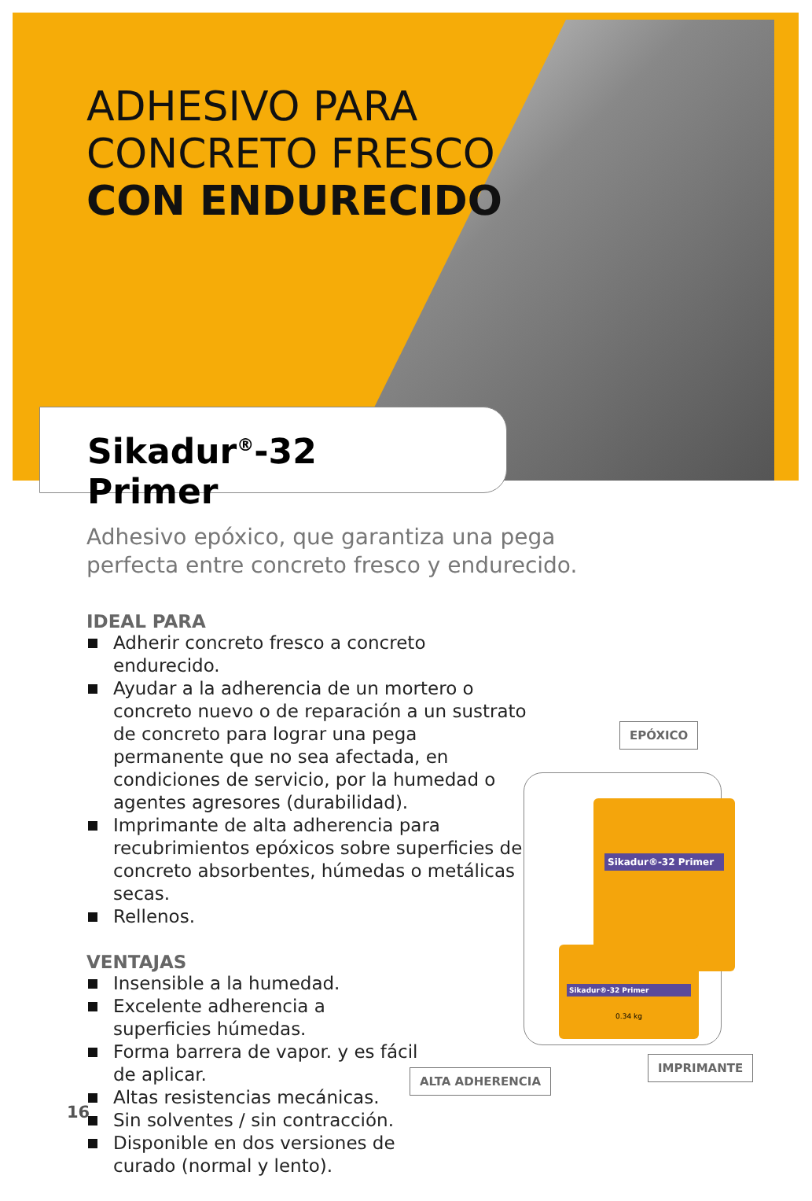ADHESIVO PARA
CONCRETO FRESCO
CON ENDURECIDO
Sikadur<sup>®</sup>-32 Primer
Adhesivo epóxico, que garantiza una pega perfecta entre concreto fresco y endurecido.
IDEAL PARA
Adherir concreto fresco a concreto endurecido.
Ayudar a la adherencia de un mortero o concreto nuevo o de reparación a un sustrato de concreto para lograr una pega permanente que no sea afectada, en condiciones de servicio, por la humedad o agentes agresores (durabilidad).
Imprimante de alta adherencia para recubrimientos epóxicos sobre superficies de concreto absorbentes, húmedas o metálicas secas.
Rellenos.
VENTAJAS
Insensible a la humedad.
Excelente adherencia a superficies húmedas.
Forma barrera de vapor. y es fácil de aplicar.
Altas resistencias mecánicas.
Sin solventes / sin contracción.
Disponible en dos versiones de curado (normal y lento).
EPÓXICO
Sikadur®-32 Primer
Sikadur®-32 Primer
0.34 kg
IMPRIMANTE
ALTA ADHERENCIA
16